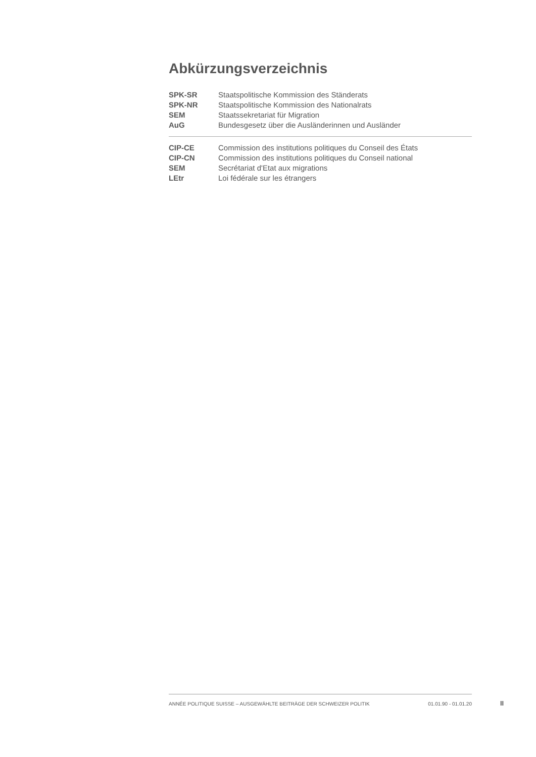Abkürzungsverzeichnis
| SPK-SR | Staatspolitische Kommission des Ständerats |
| SPK-NR | Staatspolitische Kommission des Nationalrats |
| SEM | Staatssekretariat für Migration |
| AuG | Bundesgesetz über die Ausländerinnen und Ausländer |
| CIP-CE | Commission des institutions politiques du Conseil des États |
| CIP-CN | Commission des institutions politiques du Conseil national |
| SEM | Secrétariat d'Etat aux migrations |
| LEtr | Loi fédérale sur les étrangers |
ANNÉE POLITIQUE SUISSE – AUSGEWÄHLTE BEITRÄGE DER SCHWEIZER POLITIK 01.01.90 - 01.01.20
II